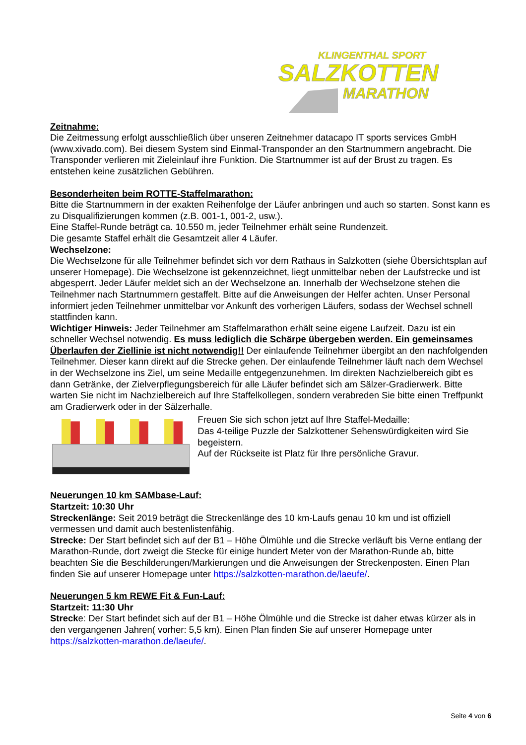KLINGENTHAL SPORT
SALZKOTTEN
MARATHON
Zeitnahme:
Die Zeitmessung erfolgt ausschließlich über unseren Zeitnehmer datacapo IT sports services GmbH (www.xivado.com). Bei diesem System sind Einmal-Transponder an den Startnummern angebracht. Die Transponder verlieren mit Zieleinlauf ihre Funktion. Die Startnummer ist auf der Brust zu tragen. Es entstehen keine zusätzlichen Gebühren.
Besonderheiten beim ROTTE-Staffelmarathon:
Bitte die Startnummern in der exakten Reihenfolge der Läufer anbringen und auch so starten. Sonst kann es zu Disqualifizierungen kommen (z.B. 001-1, 001-2, usw.).
Eine Staffel-Runde beträgt ca. 10.550 m, jeder Teilnehmer erhält seine Rundenzeit.
Die gesamte Staffel erhält die Gesamtzeit aller 4 Läufer.
Wechselzone:
Die Wechselzone für alle Teilnehmer befindet sich vor dem Rathaus in Salzkotten (siehe Übersichtsplan auf unserer Homepage). Die Wechselzone ist gekennzeichnet, liegt unmittelbar neben der Laufstrecke und ist abgesperrt. Jeder Läufer meldet sich an der Wechselzone an. Innerhalb der Wechselzone stehen die Teilnehmer nach Startnummern gestaffelt. Bitte auf die Anweisungen der Helfer achten. Unser Personal informiert jeden Teilnehmer unmittelbar vor Ankunft des vorherigen Läufers, sodass der Wechsel schnell stattfinden kann.
Wichtiger Hinweis: Jeder Teilnehmer am Staffelmarathon erhält seine eigene Laufzeit. Dazu ist ein schneller Wechsel notwendig. Es muss lediglich die Schärpe übergeben werden. Ein gemeinsames Überlaufen der Ziellinie ist nicht notwendig!! Der einlaufende Teilnehmer übergibt an den nachfolgenden Teilnehmer. Dieser kann direkt auf die Strecke gehen. Der einlaufende Teilnehmer läuft nach dem Wechsel in der Wechselzone ins Ziel, um seine Medaille entgegenzunehmen. Im direkten Nachzielbereich gibt es dann Getränke, der Zielverpflegungsbereich für alle Läufer befindet sich am Sälzer-Gradierwerk. Bitte warten Sie nicht im Nachzielbereich auf Ihre Staffelkollegen, sondern verabreden Sie bitte einen Treffpunkt am Gradierwerk oder in der Sälzerhalle.
Freuen Sie sich schon jetzt auf Ihre Staffel-Medaille:
Das 4-teilige Puzzle der Salzkottener Sehenswürdigkeiten wird Sie begeistern.
Auf der Rückseite ist Platz für Ihre persönliche Gravur.
Neuerungen 10 km SAMbase-Lauf:
Startzeit: 10:30 Uhr
Streckenlänge: Seit 2019 beträgt die Streckenlänge des 10 km-Laufs genau 10 km und ist offiziell vermessen und damit auch bestenlistenfähig.
Strecke: Der Start befindet sich auf der B1 – Höhe Ölmühle und die Strecke verläuft bis Verne entlang der Marathon-Runde, dort zweigt die Stecke für einige hundert Meter von der Marathon-Runde ab, bitte beachten Sie die Beschilderungen/Markierungen und die Anweisungen der Streckenposten. Einen Plan finden Sie auf unserer Homepage unter https://salzkotten-marathon.de/laeufe/.
Neuerungen 5 km REWE Fit & Fun-Lauf:
Startzeit: 11:30 Uhr
Strecke: Der Start befindet sich auf der B1 – Höhe Ölmühle und die Strecke ist daher etwas kürzer als in den vergangenen Jahren( vorher: 5,5 km). Einen Plan finden Sie auf unserer Homepage unter https://salzkotten-marathon.de/laeufe/.
Seite 4 von 6